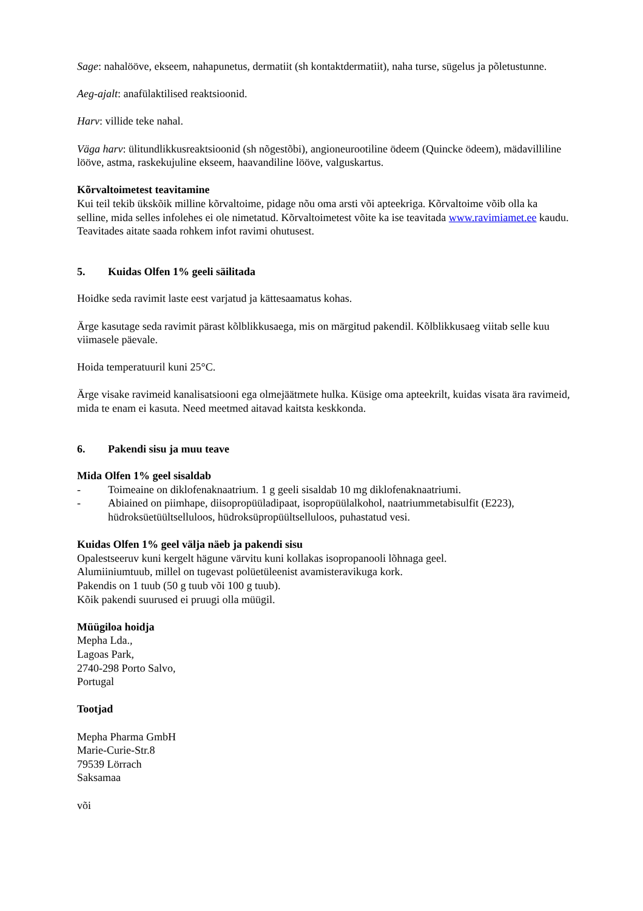Sage: nahalööve, ekseem, nahapunetus, dermatiit (sh kontaktdermatiit), naha turse, sügelus ja põletustunne.
Aeg-ajalt: anafülaktilised reaktsioonid.
Harv: villide teke nahal.
Väga harv: ülitundlikkusreaktsioonid (sh nõgestõbi), angioneurootiline ödeem (Quincke ödeem), mädavilliline lööve, astma, raskekujuline ekseem, haavandiline lööve, valguskartus.
Kõrvaltoimetest teavitamine
Kui teil tekib ükskõik milline kõrvaltoime, pidage nõu oma arsti või apteekriga. Kõrvaltoime võib olla ka selline, mida selles infolehes ei ole nimetatud. Kõrvaltoimetest võite ka ise teavitada www.ravimiamet.ee kaudu. Teavitades aitate saada rohkem infot ravimi ohutusest.
5. Kuidas Olfen 1% geeli säilitada
Hoidke seda ravimit laste eest varjatud ja kättesaamatus kohas.
Ärge kasutage seda ravimit pärast kõlblikkusaega, mis on märgitud pakendil. Kõlblikkusaeg viitab selle kuu viimasele päevale.
Hoida temperatuuril kuni 25°C.
Ärge visake ravimeid kanalisatsiooni ega olmejäätmete hulka. Küsige oma apteekrilt, kuidas visata ära ravimeid, mida te enam ei kasuta. Need meetmed aitavad kaitsta keskkonda.
6. Pakendi sisu ja muu teave
Mida Olfen 1% geel sisaldab
- Toimeaine on diklofenaknaatrium. 1 g geeli sisaldab 10 mg diklofenaknaatriumi.
- Abiained on piimhape, diisopropüüladipaat, isopropüülalkohol, naatriummetabisulfit (E223), hüdroksüetüültselluloos, hüdroksüpropüültselluloos, puhastatud vesi.
Kuidas Olfen 1% geel välja näeb ja pakendi sisu
Opalestseeruv kuni kergelt hägune värvitu kuni kollakas isopropanooli lõhnaga geel.
Alumiiniumtuub, millel on tugevast polüetüleenist avamisteravikuga kork.
Pakendis on 1 tuub (50 g tuub või 100 g tuub).
Kõik pakendi suurused ei pruugi olla müügil.
Müügiloa hoidja
Mepha Lda.,
Lagoas Park,
2740-298 Porto Salvo,
Portugal
Tootjad
Mepha Pharma GmbH
Marie-Curie-Str.8
79539 Lörrach
Saksamaa
või